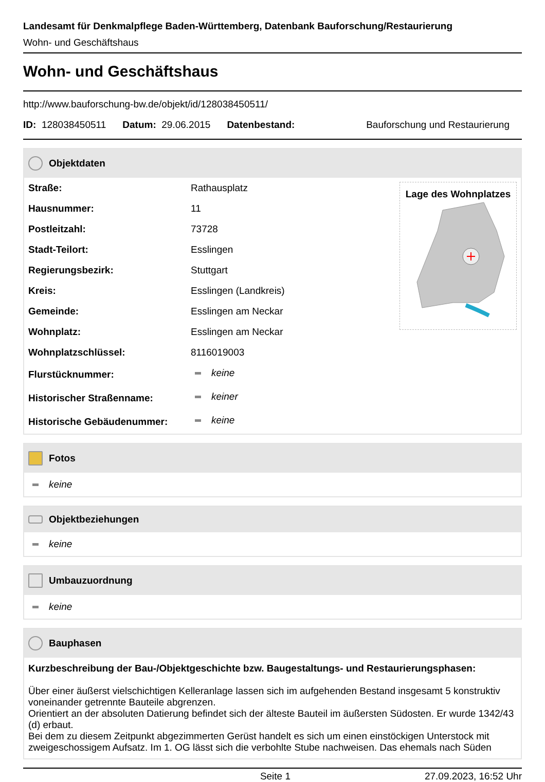Landesamt für Denkmalpflege Baden-Württemberg, Datenbank Bauforschung/Restaurierung
Wohn- und Geschäftshaus
Wohn- und Geschäftshaus
http://www.bauforschung-bw.de/objekt/id/128038450511/
ID: 128038450511 Datum: 29.06.2015 Datenbestand: Bauforschung und Restaurierung
Objektdaten
| Straße: | Rathausplatz |
| Hausnummer: | 11 |
| Postleitzahl: | 73728 |
| Stadt-Teilort: | Esslingen |
| Regierungsbezirk: | Stuttgart |
| Kreis: | Esslingen (Landkreis) |
| Gemeinde: | Esslingen am Neckar |
| Wohnplatz: | Esslingen am Neckar |
| Wohnplatzschlüssel: | 8116019003 |
| Flurstücknummer: | keine |
| Historischer Straßenname: | keiner |
| Historische Gebäudenummer: | keine |
Lage des Wohnplatzes
Fotos
keine
Objektbeziehungen
keine
Umbauzuordnung
keine
Bauphasen
Kurzbeschreibung der Bau-/Objektgeschichte bzw. Baugestaltungs- und Restaurierungsphasen:
Über einer äußerst vielschichtigen Kelleranlage lassen sich im aufgehenden Bestand insgesamt 5 konstruktiv voneinander getrennte Bauteile abgrenzen.
Orientiert an der absoluten Datierung befindet sich der älteste Bauteil im äußersten Südosten. Er wurde 1342/43 (d) erbaut.
Bei dem zu diesem Zeitpunkt abgezimmerten Gerüst handelt es sich um einen einstöckigen Unterstock mit zweigeschossigem Aufsatz. Im 1. OG lässt sich die verbohlte Stube nachweisen. Das ehemals nach Süden
Seite 1 27.09.2023, 16:52 Uhr